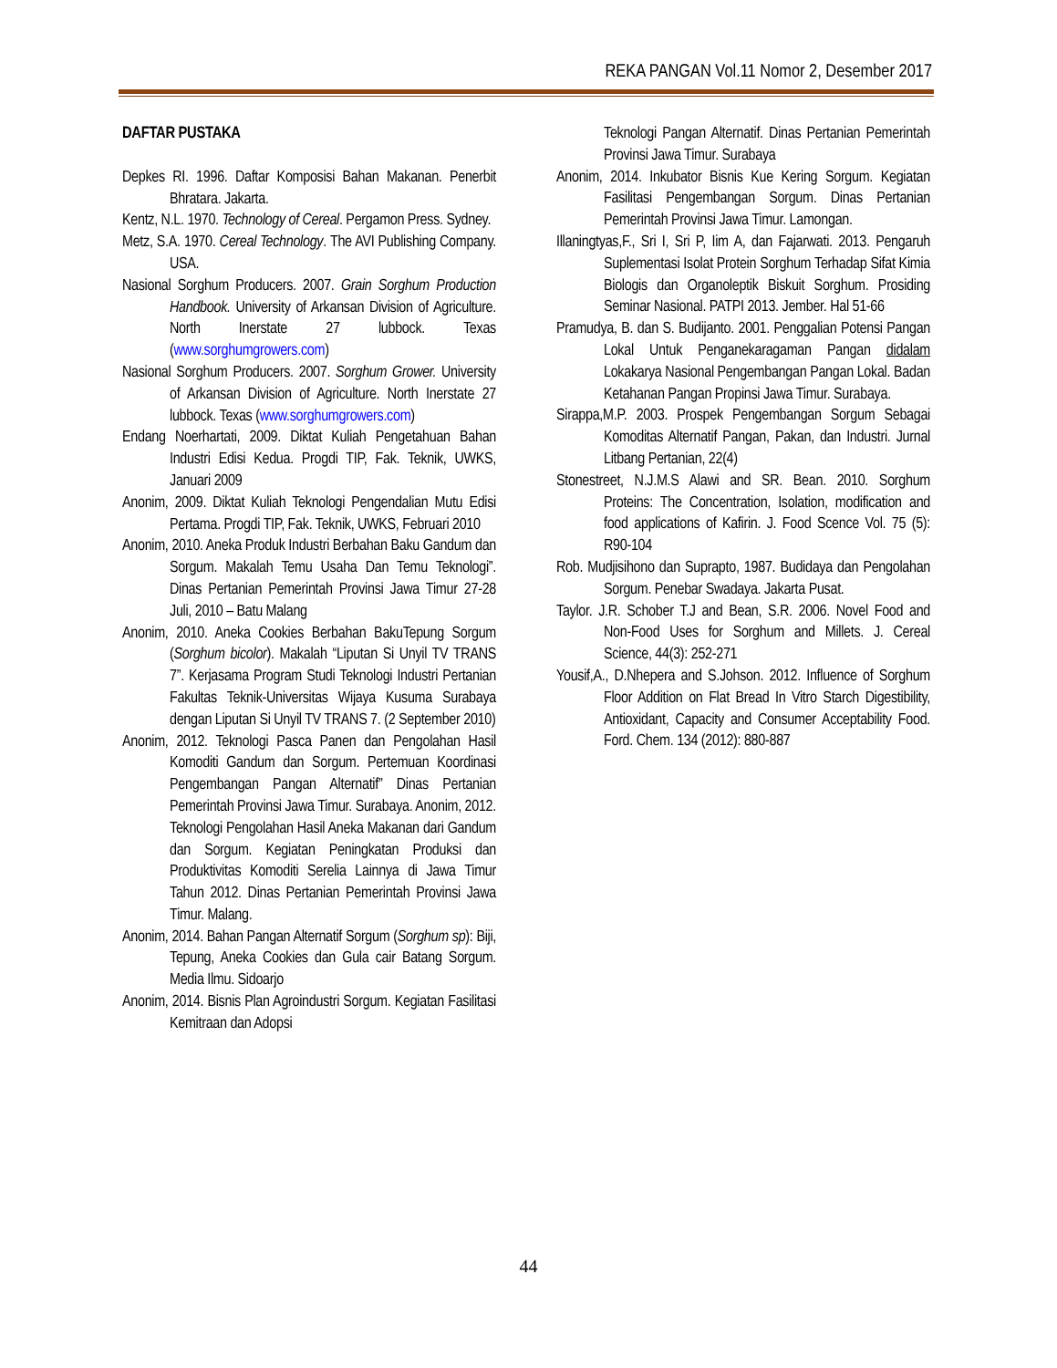REKA PANGAN Vol.11 Nomor 2, Desember 2017
DAFTAR PUSTAKA
Depkes RI. 1996. Daftar Komposisi Bahan Makanan. Penerbit Bhratara. Jakarta.
Kentz, N.L. 1970. Technology of Cereal. Pergamon Press. Sydney.
Metz, S.A. 1970. Cereal Technology. The AVI Publishing Company. USA.
Nasional Sorghum Producers. 2007. Grain Sorghum Production Handbook. University of Arkansan Division of Agriculture. North Inerstate 27 lubbock. Texas (www.sorghumgrowers.com)
Nasional Sorghum Producers. 2007. Sorghum Grower. University of Arkansan Division of Agriculture. North Inerstate 27 lubbock. Texas (www.sorghumgrowers.com)
Endang Noerhartati, 2009. Diktat Kuliah Pengetahuan Bahan Industri Edisi Kedua. Progdi TIP, Fak. Teknik, UWKS, Januari 2009
Anonim, 2009. Diktat Kuliah Teknologi Pengendalian Mutu Edisi Pertama. Progdi TIP, Fak. Teknik, UWKS, Februari 2010
Anonim, 2010. Aneka Produk Industri Berbahan Baku Gandum dan Sorgum. Makalah Temu Usaha Dan Temu Teknologi”. Dinas Pertanian Pemerintah Provinsi Jawa Timur 27-28 Juli, 2010 – Batu Malang
Anonim, 2010. Aneka Cookies Berbahan BakuTepung Sorgum (Sorghum bicolor). Makalah “Liputan Si Unyil TV TRANS 7”. Kerjasama Program Studi Teknologi Industri Pertanian Fakultas Teknik-Universitas Wijaya Kusuma Surabaya dengan Liputan Si Unyil TV TRANS 7. (2 September 2010)
Anonim, 2012. Teknologi Pasca Panen dan Pengolahan Hasil Komoditi Gandum dan Sorgum. Pertemuan Koordinasi Pengembangan Pangan Alternatif” Dinas Pertanian Pemerintah Provinsi Jawa Timur. Surabaya. Anonim, 2012. Teknologi Pengolahan Hasil Aneka Makanan dari Gandum dan Sorgum. Kegiatan Peningkatan Produksi dan Produktivitas Komoditi Serelia Lainnya di Jawa Timur Tahun 2012. Dinas Pertanian Pemerintah Provinsi Jawa Timur. Malang.
Anonim, 2014. Bahan Pangan Alternatif Sorgum (Sorghum sp): Biji, Tepung, Aneka Cookies dan Gula cair Batang Sorgum. Media Ilmu. Sidoarjo
Anonim, 2014. Bisnis Plan Agroindustri Sorgum. Kegiatan Fasilitasi Kemitraan dan Adopsi
Teknologi Pangan Alternatif. Dinas Pertanian Pemerintah Provinsi Jawa Timur. Surabaya
Anonim, 2014. Inkubator Bisnis Kue Kering Sorgum. Kegiatan Fasilitasi Pengembangan Sorgum. Dinas Pertanian Pemerintah Provinsi Jawa Timur. Lamongan.
Illaningtyas,F., Sri I, Sri P, Iim A, dan Fajarwati. 2013. Pengaruh Suplementasi Isolat Protein Sorghum Terhadap Sifat Kimia Biologis dan Organoleptik Biskuit Sorghum. Prosiding Seminar Nasional. PATPI 2013. Jember. Hal 51-66
Pramudya, B. dan S. Budijanto. 2001. Penggalian Potensi Pangan Lokal Untuk Penganekaragaman Pangan didalam Lokakarya Nasional Pengembangan Pangan Lokal. Badan Ketahanan Pangan Propinsi Jawa Timur. Surabaya.
Sirappa,M.P. 2003. Prospek Pengembangan Sorgum Sebagai Komoditas Alternatif Pangan, Pakan, dan Industri. Jurnal Litbang Pertanian, 22(4)
Stonestreet, N.J.M.S Alawi and SR. Bean. 2010. Sorghum Proteins: The Concentration, Isolation, modification and food applications of Kafirin. J. Food Scence Vol. 75 (5): R90-104
Rob. Mudjisihono dan Suprapto, 1987. Budidaya dan Pengolahan Sorgum. Penebar Swadaya. Jakarta Pusat.
Taylor. J.R. Schober T.J and Bean, S.R. 2006. Novel Food and Non-Food Uses for Sorghum and Millets. J. Cereal Science, 44(3): 252-271
Yousif,A., D.Nhepera and S.Johson. 2012. Influence of Sorghum Floor Addition on Flat Bread In Vitro Starch Digestibility, Antioxidant, Capacity and Consumer Acceptability Food. Ford. Chem. 134 (2012): 880-887
44